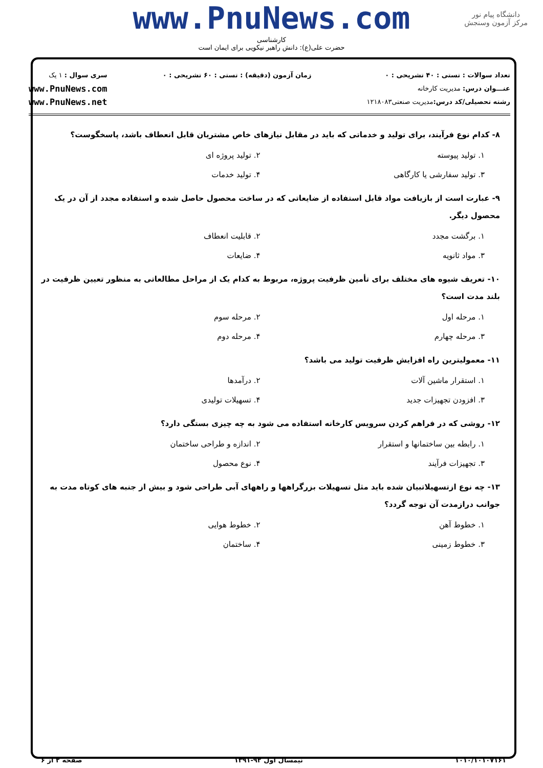دانشگاه پیام نور
مرکز آزمون وسنجش
www.PnuNews.com
کارشناسی
حضرت علی(ع): دانش راهبر نیکویی برای ایمان است
تعداد سوالات : تستی : ۴۰ تشریحی : ۰
عنـــوان درس: مدیریت کارخانه
رشته تحصیلی/کد درس: مدیریت صنعتی۱۲۱۸۰۸۳
زمان آزمون (دقیقه) : تستی : ۶۰ تشریحی : ۰
سری سوال : ۱ یک
www.PnuNews.com
www.PnuNews.net
۸- کدام نوع فرآیند، برای تولید و خدماتی که باید در مقابل نیازهای خاص مشتریان قابل انعطاف باشد، پاسخگوست؟
۱. تولید پیوسته
۲. تولید پروژه ای
۳. تولید سفارشی یا کارگاهی
۴. تولید خدمات
۹- عبارت است از بازیافت مواد قابل استفاده از ضایعاتی که در ساخت محصول حاصل شده و استفاده مجدد از آن در یک محصول دیگر.
۱. برگشت مجدد
۲. قابلیت انعطاف
۳. مواد ثانویه
۴. ضایعات
۱۰- تعریف شیوه های مختلف برای تأمین ظرفیت پروژه، مربوط به کدام یک از مراحل مطالعاتی به منظور تعیین ظرفیت در بلند مدت است؟
۱. مرحله اول
۲. مرحله سوم
۳. مرحله چهارم
۴. مرحله دوم
۱۱- معمولیترین راه افزایش ظرفیت تولید می باشد؟
۱. استقرار ماشین آلات
۲. درآمدها
۳. افزودن تجهیزات جدید
۴. تسهیلات تولیدی
۱۲- روشی که در فراهم کردن سرویس کارخانه استفاده می شود به چه چیزی بستگی دارد؟
۱. رابطه بین ساختمانها و استقرار
۲. اندازه و طراحی ساختمان
۳. تجهیزات فرآیند
۴. نوع محصول
۱۳- چه نوع ازتسهیلاتبیان شده باید مثل تسهیلات بزرگراهها و راههای آبی طراحی شود و بیش از جنبه های کوتاه مدت به جوانب درازمدت آن توجه گردد؟
۱. خطوط آهن
۲. خطوط هوایی
۳. خطوط زمینی
۴. ساختمان
۱۰۱۰/۱۰۱۰۷۱۶۱ نیمسال اول ۹۲-۱۳۹۱ صفحه ۲ از ۶